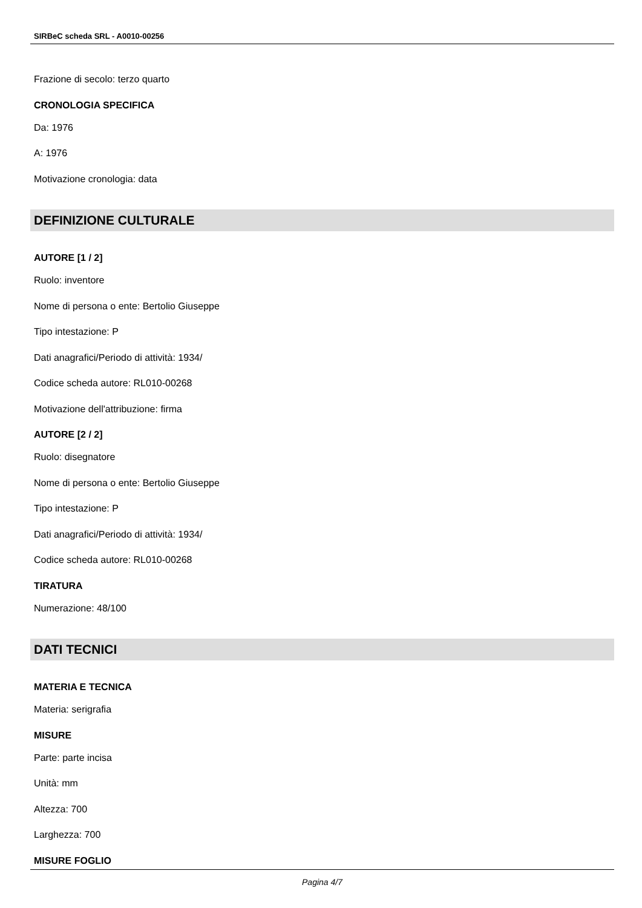SIRBeC scheda SRL - A0010-00256
Frazione di secolo: terzo quarto
CRONOLOGIA SPECIFICA
Da: 1976
A: 1976
Motivazione cronologia: data
DEFINIZIONE CULTURALE
AUTORE [1 / 2]
Ruolo: inventore
Nome di persona o ente: Bertolio Giuseppe
Tipo intestazione: P
Dati anagrafici/Periodo di attività: 1934/
Codice scheda autore: RL010-00268
Motivazione dell'attribuzione: firma
AUTORE [2 / 2]
Ruolo: disegnatore
Nome di persona o ente: Bertolio Giuseppe
Tipo intestazione: P
Dati anagrafici/Periodo di attività: 1934/
Codice scheda autore: RL010-00268
TIRATURA
Numerazione: 48/100
DATI TECNICI
MATERIA E TECNICA
Materia: serigrafia
MISURE
Parte: parte incisa
Unità: mm
Altezza: 700
Larghezza: 700
MISURE FOGLIO
Pagina 4/7